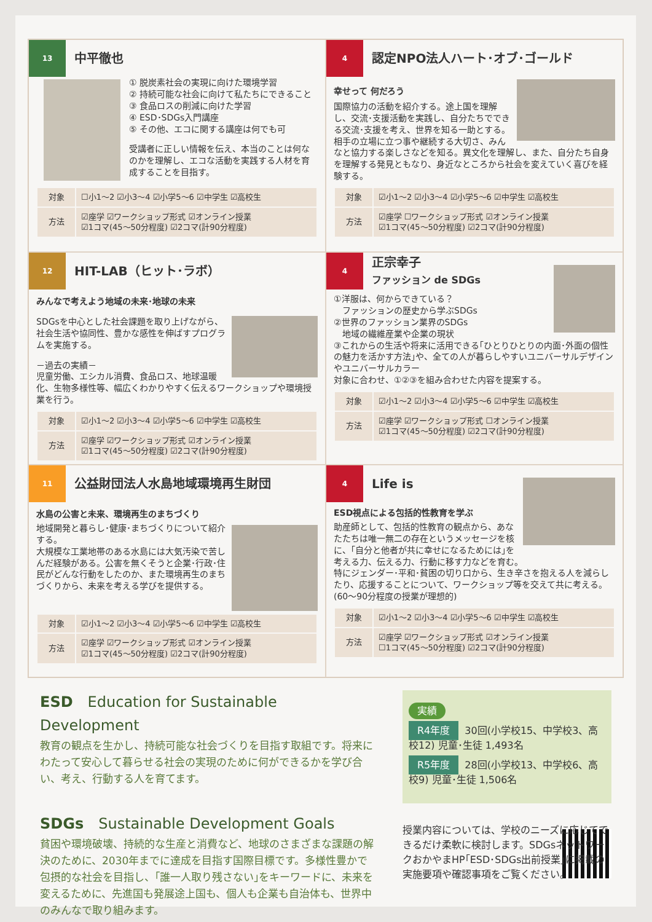13
中平徹也
① 脱炭素社会の実現に向けた環境学習
② 持続可能な社会に向けて私たちにできること
③ 食品ロスの削減に向けた学習
④ ESD･SDGs入門講座
⑤ その他、エコに関する講座は何でも可
受講者に正しい情報を伝え、本当のことは何なのかを理解し、エコな活動を実践する人材を育成することを目指す。
| 対象 | ☐小1～2 ☑小3～4 ☑小学5～6 ☑中学生 ☑高校生 |
| 方法 | ☑座学 ☑ワークショップ形式 ☑オンライン授業 ☑1コマ(45～50分程度) ☑2コマ(計90分程度) |
4
認定NPO法人ハート･オブ･ゴールド
幸せって 何だろう
国際協力の活動を紹介する。途上国を理解し、交流･支援活動を実践し、自分たちでできる交流･支援を考え、世界を知る一助とする。相手の立場に立つ事や継続する大切さ、みんなと協力する楽しさなどを知る。異文化を理解し、また、自分たち自身を理解する発見ともなり、身近なところから社会を変えていく喜びを経験する。
| 対象 | ☑小1～2 ☑小3～4 ☑小学5～6 ☑中学生 ☑高校生 |
| 方法 | ☑座学 ☐ワークショップ形式 ☑オンライン授業 ☑1コマ(45～50分程度) ☑2コマ(計90分程度) |
12
HIT-LAB（ヒット･ラボ）
みんなで考えよう地域の未来･地球の未来
SDGsを中心とした社会課題を取り上げながら、社会生活や協同性、豊かな感性を伸ばすプログラムを実施する。
－過去の実績－
児童労働、エシカル消費、食品ロス、地球温暖化、生物多様性等、幅広くわかりやすく伝えるワークショップや環境授業を行う。
| 対象 | ☑小1～2 ☑小3～4 ☑小学5～6 ☑中学生 ☑高校生 |
| 方法 | ☑座学 ☑ワークショップ形式 ☑オンライン授業 ☑1コマ(45～50分程度) ☑2コマ(計90分程度) |
4
正宗幸子
ファッション de SDGs
①洋服は、何からできている？
　ファッションの歴史から学ぶSDGs
②世界のファッション業界のSDGs
　地域の繊維産業や企業の現状
③これからの生活や将来に活用できる｢ひとりひとりの内面･外面の個性の魅力を活かす方法｣や、全ての人が暮らしやすいユニバーサルデザインやユニバーサルカラー
対象に合わせ、①②③を組み合わせた内容を提案する。
| 対象 | ☑小1～2 ☑小3～4 ☑小学5～6 ☑中学生 ☑高校生 |
| 方法 | ☑座学 ☑ワークショップ形式 ☐オンライン授業 ☑1コマ(45～50分程度) ☑2コマ(計90分程度) |
11
公益財団法人水島地域環境再生財団
水島の公害と未来、環境再生のまちづくり
地域開発と暮らし･健康･まちづくりについて紹介する。
大規模な工業地帯のある水島には大気汚染で苦しんだ経験がある。公害を無くそうと企業･行政･住民がどんな行動をしたのか、また環境再生のまちづくりから、未来を考える学びを提供する。
| 対象 | ☑小1～2 ☑小3～4 ☑小学5～6 ☑中学生 ☑高校生 |
| 方法 | ☑座学 ☑ワークショップ形式 ☑オンライン授業 ☑1コマ(45～50分程度) ☑2コマ(計90分程度) |
4
Life is
ESD視点による包括的性教育を学ぶ
助産師として、包括的性教育の観点から、あなたたちは唯一無二の存在というメッセージを核に、｢自分と他者が共に幸せになるためには｣を考える力、伝える力、行動に移す力などを育む。
特にジェンダー･平和･貧困の切り口から、生き辛さを抱える人を減らしたり、応援することについて、ワークショップ等を交えて共に考える。(60～90分程度の授業が理想的)
| 対象 | ☑小1～2 ☑小3～4 ☑小学5～6 ☑中学生 ☑高校生 |
| 方法 | ☑座学 ☑ワークショップ形式 ☑オンライン授業 ☐1コマ(45～50分程度) ☑2コマ(計90分程度) |
ESD　Education for Sustainable Development
教育の観点を生かし、持続可能な社会づくりを目指す取組です。将来にわたって安心して暮らせる社会の実現のために何ができるかを学び合い、考え、行動する人を育てます。
SDGs　Sustainable Development Goals
貧困や環境破壊、持続的な生産と消費など、地球のさまざまな課題の解決のために、2030年までに達成を目指す国際目標です。多様性豊かで包摂的な社会を目指し、｢誰一人取り残さない｣をキーワードに、未来を変えるために、先進国も発展途上国も、個人も企業も自治体も、世界中のみんなで取り組みます。
実績
R4年度 30回(小学校15、中学校3、高校12) 児童･生徒 1,493名
R5年度 28回(小学校13、中学校6、高校9) 児童･生徒 1,506名
授業内容については、学校のニーズに応じてできるだけ柔軟に検討します。SDGsネットワークおかやまHP｢ESD･SDGs出前授業｣に掲載の実施要項や確認事項をご覧ください。